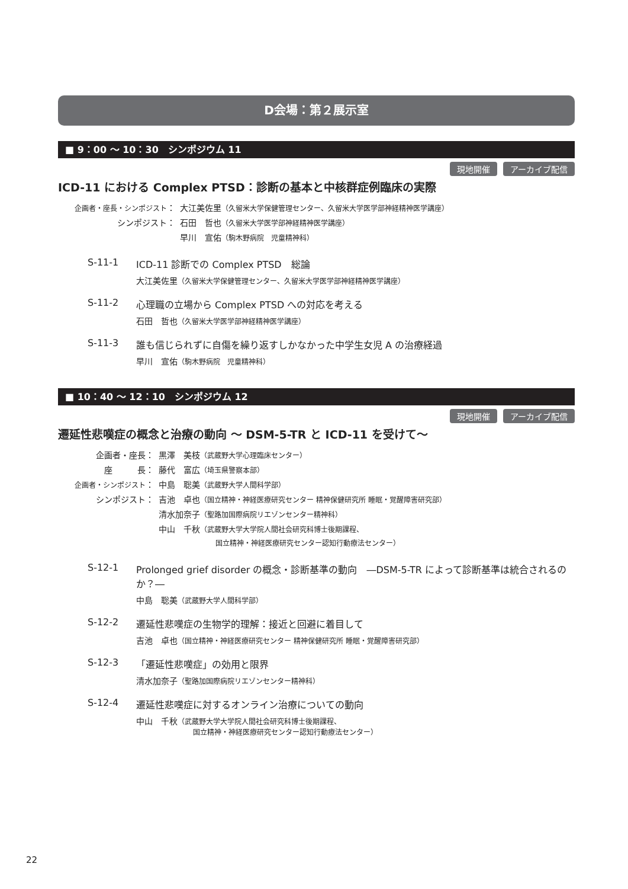D会場：第２展示室
■ 9：00 ～ 10：30　シンポジウム 11
現地開催 アーカイブ配信
ICD-11 における Complex PTSD：診断の基本と中核群症例臨床の実際
| 企画者・座長・シンポジスト ： | 大江美佐里 （久留米大学保健管理センター、久留米大学医学部神経精神医学講座） |
| シンポジスト： | 石田 哲也 （久留米大学医学部神経精神医学講座） |
| | 早川 宣佑 （駒木野病院 児童精神科） |
S-11-1 ICD-11 診断での Complex PTSD　総論
大江美佐里（久留米大学保健管理センター、久留米大学医学部神経精神医学講座）
S-11-2 心理職の立場から Complex PTSD への対応を考える
石田　哲也（久留米大学医学部神経精神医学講座）
S-11-3 誰も信じられずに自傷を繰り返すしかなかった中学生女児 A の治療経過
早川　宣佑（駒木野病院　児童精神科）
■ 10：40 ～ 12：10　シンポジウム 12
現地開催 アーカイブ配信
遷延性悲嘆症の概念と治療の動向 ～ DSM-5-TR と ICD-11 を受けて～
| 企画者・座長： | 黒澤 美枝 （武蔵野大学心理臨床センター） |
| 座 長： | 藤代 富広 （埼玉県警察本部） |
| 企画者・シンポジスト ： | 中島 聡美 （武蔵野大学人間科学部） |
| シンポジスト： | 吉池 卓也 （国立精神・神経医療研究センター 精神保健研究所 睡眠・覚醒障害研究部） |
| | 清水加奈子 （聖路加国際病院リエゾンセンター精神科） |
| | 中山 千秋 （武蔵野大学大学院人間社会研究科博士後期課程、 国立精神・神経医療研究センター認知行動療法センター） |
S-12-1 Prolonged grief disorder の概念・診断基準の動向　―DSM-5-TR によって診断基準は統合されるのか？―
中島　聡美（武蔵野大学人間科学部）
S-12-2 遷延性悲嘆症の生物学的理解：接近と回避に着目して
吉池　卓也（国立精神・神経医療研究センター 精神保健研究所 睡眠・覚醒障害研究部）
S-12-3 「遷延性悲嘆症」の効用と限界
清水加奈子（聖路加国際病院リエゾンセンター精神科）
S-12-4 遷延性悲嘆症に対するオンライン治療についての動向
中山　千秋（武蔵野大学大学院人間社会研究科博士後期課程、
　　　　　　　　国立精神・神経医療研究センター認知行動療法センター）
22